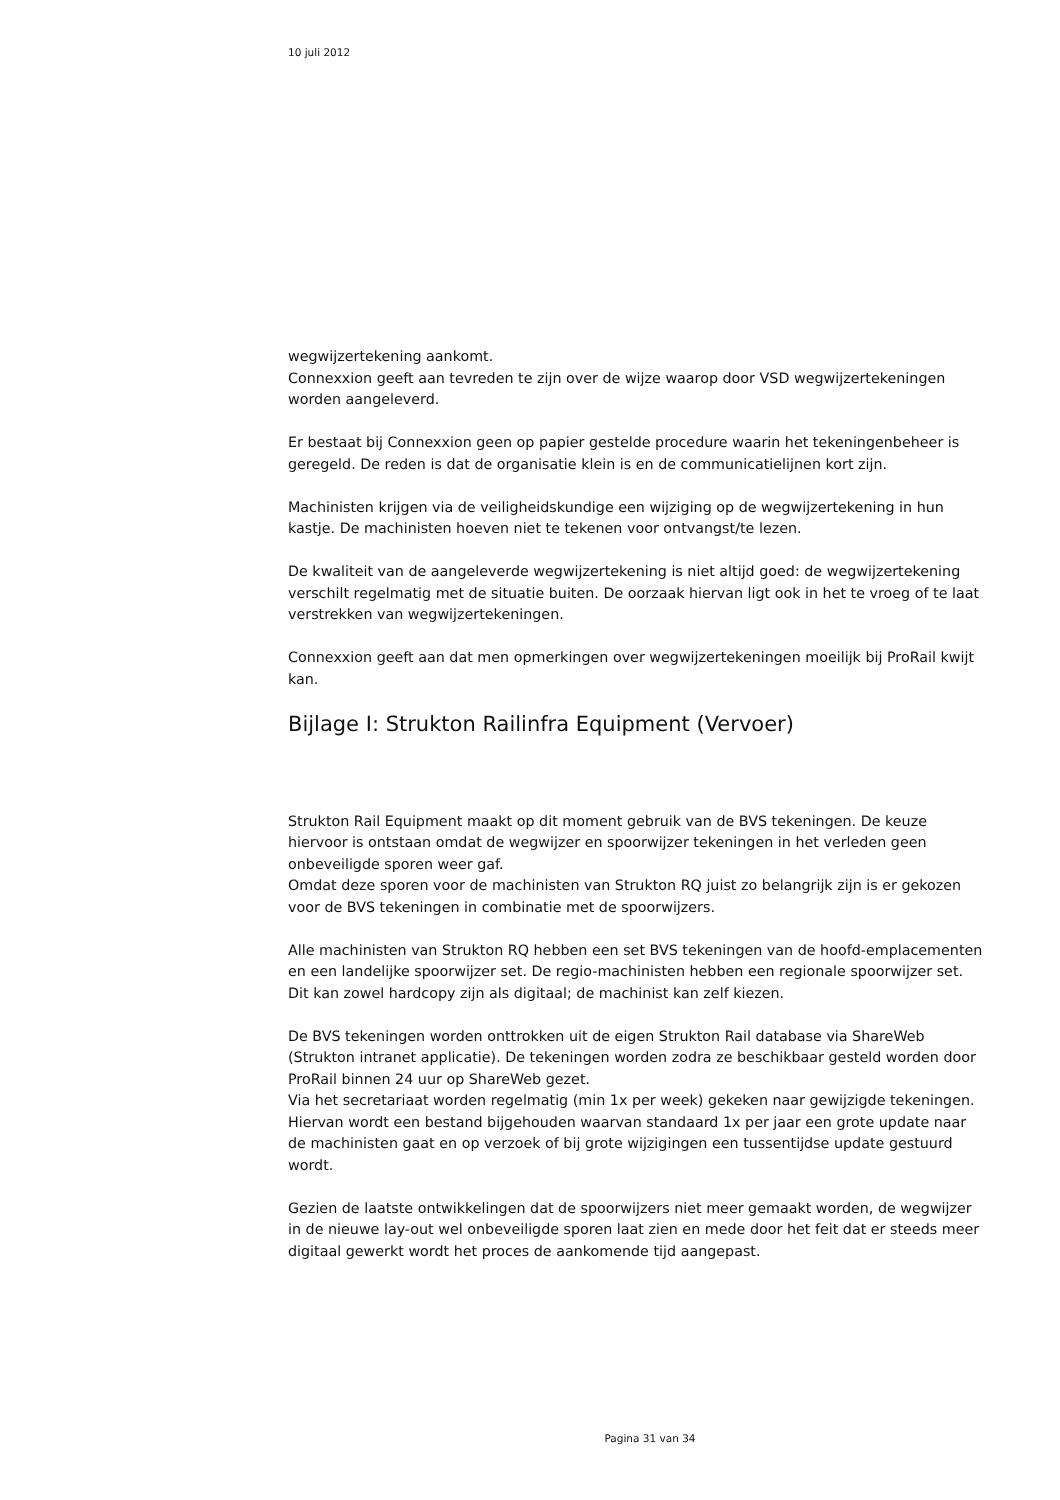10 juli 2012
wegwijzertekening aankomt.
Connexxion geeft aan tevreden te zijn over de wijze waarop door VSD wegwijzertekeningen worden aangeleverd.
Er bestaat bij Connexxion geen op papier gestelde procedure waarin het tekeningenbeheer is geregeld. De reden is dat de organisatie klein is en de communicatielijnen kort zijn.
Machinisten krijgen via de veiligheidskundige een wijziging op de wegwijzertekening in hun kastje. De machinisten hoeven niet te tekenen voor ontvangst/te lezen.
De kwaliteit van de aangeleverde wegwijzertekening is niet altijd goed: de wegwijzertekening verschilt regelmatig met de situatie buiten. De oorzaak hiervan ligt ook in het te vroeg of te laat verstrekken van wegwijzertekeningen.
Connexxion geeft aan dat men opmerkingen over wegwijzertekeningen moeilijk bij ProRail kwijt kan.
Bijlage I: Strukton Railinfra Equipment (Vervoer)
Strukton Rail Equipment maakt op dit moment gebruik van de BVS tekeningen. De keuze hiervoor is ontstaan omdat de wegwijzer en spoorwijzer tekeningen in het verleden geen onbeveiligde sporen weer gaf.
Omdat deze sporen voor de machinisten van Strukton RQ juist zo belangrijk zijn is er gekozen voor de BVS tekeningen in combinatie met de spoorwijzers.
Alle machinisten van Strukton RQ hebben een set BVS tekeningen van de hoofd-emplacementen en een landelijke spoorwijzer set. De regio-machinisten hebben een regionale spoorwijzer set. Dit kan zowel hardcopy zijn als digitaal; de machinist kan zelf kiezen.
De BVS tekeningen worden onttrokken uit de eigen Strukton Rail database via ShareWeb (Strukton intranet applicatie). De tekeningen worden zodra ze beschikbaar gesteld worden door ProRail binnen 24 uur op ShareWeb gezet.
Via het secretariaat worden regelmatig (min 1x per week) gekeken naar gewijzigde tekeningen. Hiervan wordt een bestand bijgehouden waarvan standaard 1x per jaar een grote update naar de machinisten gaat en op verzoek of bij grote wijzigingen een tussentijdse update gestuurd wordt.
Gezien de laatste ontwikkelingen dat de spoorwijzers niet meer gemaakt worden, de wegwijzer in de nieuwe lay-out wel onbeveiligde sporen laat zien en mede door het feit dat er steeds meer digitaal gewerkt wordt het proces de aankomende tijd aangepast.
Pagina 31 van 34